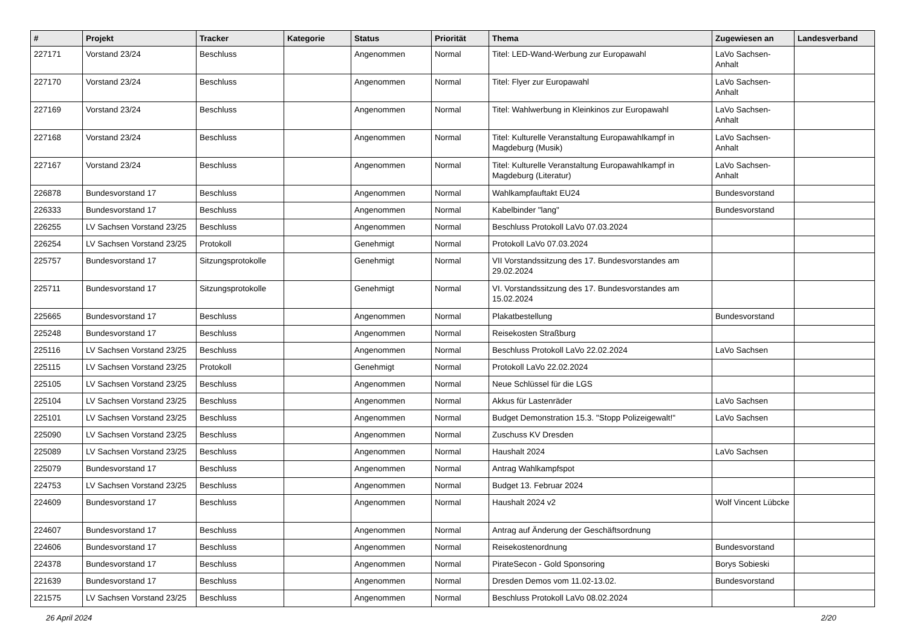| # | Projekt | Tracker | Kategorie | Status | Priorität | Thema | Zugewiesen an | Landesverband |
| --- | --- | --- | --- | --- | --- | --- | --- | --- |
| 227171 | Vorstand 23/24 | Beschluss | | Angenommen | Normal | Titel: LED-Wand-Werbung zur Europawahl | LaVo Sachsen-Anhalt | |
| 227170 | Vorstand 23/24 | Beschluss | | Angenommen | Normal | Titel: Flyer zur Europawahl | LaVo Sachsen-Anhalt | |
| 227169 | Vorstand 23/24 | Beschluss | | Angenommen | Normal | Titel: Wahlwerbung in Kleinkinos zur Europawahl | LaVo Sachsen-Anhalt | |
| 227168 | Vorstand 23/24 | Beschluss | | Angenommen | Normal | Titel: Kulturelle Veranstaltung Europawahlkampf in Magdeburg (Musik) | LaVo Sachsen-Anhalt | |
| 227167 | Vorstand 23/24 | Beschluss | | Angenommen | Normal | Titel: Kulturelle Veranstaltung Europawahlkampf in Magdeburg (Literatur) | LaVo Sachsen-Anhalt | |
| 226878 | Bundesvorstand 17 | Beschluss | | Angenommen | Normal | Wahlkampfauftakt EU24 | Bundesvorstand | |
| 226333 | Bundesvorstand 17 | Beschluss | | Angenommen | Normal | Kabelbinder "lang" | Bundesvorstand | |
| 226255 | LV Sachsen Vorstand 23/25 | Beschluss | | Angenommen | Normal | Beschluss Protokoll LaVo 07.03.2024 | | |
| 226254 | LV Sachsen Vorstand 23/25 | Protokoll | | Genehmigt | Normal | Protokoll LaVo 07.03.2024 | | |
| 225757 | Bundesvorstand 17 | Sitzungsprotokolle | | Genehmigt | Normal | VII Vorstandssitzung des 17. Bundesvorstandes am 29.02.2024 | | |
| 225711 | Bundesvorstand 17 | Sitzungsprotokolle | | Genehmigt | Normal | VI. Vorstandssitzung des 17. Bundesvorstandes am 15.02.2024 | | |
| 225665 | Bundesvorstand 17 | Beschluss | | Angenommen | Normal | Plakatbestellung | Bundesvorstand | |
| 225248 | Bundesvorstand 17 | Beschluss | | Angenommen | Normal | Reisekosten Straßburg | | |
| 225116 | LV Sachsen Vorstand 23/25 | Beschluss | | Angenommen | Normal | Beschluss Protokoll LaVo 22.02.2024 | LaVo Sachsen | |
| 225115 | LV Sachsen Vorstand 23/25 | Protokoll | | Genehmigt | Normal | Protokoll LaVo 22.02.2024 | | |
| 225105 | LV Sachsen Vorstand 23/25 | Beschluss | | Angenommen | Normal | Neue Schlüssel für die LGS | | |
| 225104 | LV Sachsen Vorstand 23/25 | Beschluss | | Angenommen | Normal | Akkus für Lastenräder | LaVo Sachsen | |
| 225101 | LV Sachsen Vorstand 23/25 | Beschluss | | Angenommen | Normal | Budget Demonstration 15.3. "Stopp Polizeigewalt!" | LaVo Sachsen | |
| 225090 | LV Sachsen Vorstand 23/25 | Beschluss | | Angenommen | Normal | Zuschuss KV Dresden | | |
| 225089 | LV Sachsen Vorstand 23/25 | Beschluss | | Angenommen | Normal | Haushalt 2024 | LaVo Sachsen | |
| 225079 | Bundesvorstand 17 | Beschluss | | Angenommen | Normal | Antrag Wahlkampfspot | | |
| 224753 | LV Sachsen Vorstand 23/25 | Beschluss | | Angenommen | Normal | Budget 13. Februar 2024 | | |
| 224609 | Bundesvorstand 17 | Beschluss | | Angenommen | Normal | Haushalt 2024 v2 | Wolf Vincent Lübcke | |
| 224607 | Bundesvorstand 17 | Beschluss | | Angenommen | Normal | Antrag auf Änderung der Geschäftsordnung | | |
| 224606 | Bundesvorstand 17 | Beschluss | | Angenommen | Normal | Reisekostenordnung | Bundesvorstand | |
| 224378 | Bundesvorstand 17 | Beschluss | | Angenommen | Normal | PirateSecon - Gold Sponsoring | Borys Sobieski | |
| 221639 | Bundesvorstand 17 | Beschluss | | Angenommen | Normal | Dresden Demos vom 11.02-13.02. | Bundesvorstand | |
| 221575 | LV Sachsen Vorstand 23/25 | Beschluss | | Angenommen | Normal | Beschluss Protokoll LaVo 08.02.2024 | | |
26 April 2024 2/20